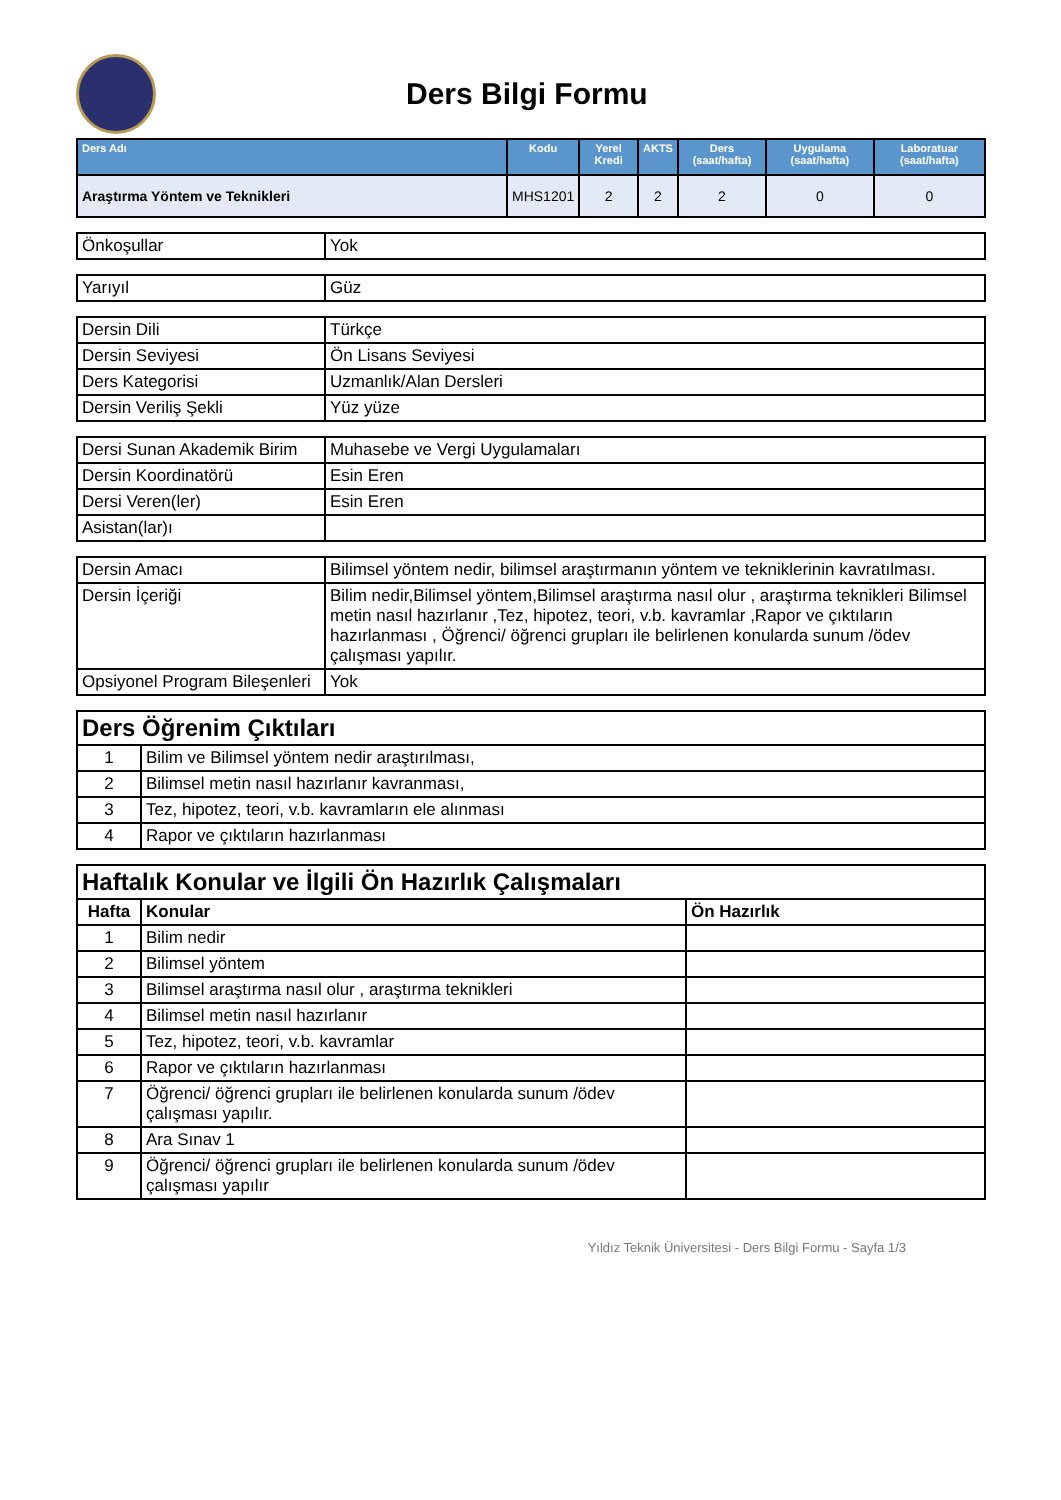Ders Bilgi Formu
| Ders Adı | Kodu | Yerel Kredi | AKTS | Ders (saat/hafta) | Uygulama (saat/hafta) | Laboratuar (saat/hafta) |
| --- | --- | --- | --- | --- | --- | --- |
| Araştırma Yöntem ve Teknikleri | MHS1201 | 2 | 2 | 2 | 0 | 0 |
| Önkoşullar | Yok |
| Yarıyıl | Güz |
| Dersin Dili | Türkçe |
| Dersin Seviyesi | Ön Lisans Seviyesi |
| Ders Kategorisi | Uzmanlık/Alan Dersleri |
| Dersin Veriliş Şekli | Yüz yüze |
| Dersi Sunan Akademik Birim | Muhasebe ve Vergi Uygulamaları |
| Dersin Koordinatörü | Esin Eren |
| Dersi Veren(ler) | Esin Eren |
| Asistan(lar)ı | |
| Dersin Amacı | Bilimsel yöntem nedir, bilimsel araştırmanın yöntem ve tekniklerinin kavratılması. |
| Dersin İçeriği | Bilim nedir,Bilimsel yöntem,Bilimsel araştırma nasıl olur , araştırma teknikleri Bilimsel metin nasıl hazırlanır ,Tez, hipotez, teori, v.b. kavramlar ,Rapor ve çıktıların hazırlanması , Öğrenci/ öğrenci grupları ile belirlenen konularda sunum /ödev çalışması yapılır. |
| Opsiyonel Program Bileşenleri | Yok |
| Ders Öğrenim Çıktıları | |
| 1 | Bilim ve Bilimsel yöntem nedir araştırılması, |
| 2 | Bilimsel metin nasıl hazırlanır kavranması, |
| 3 | Tez, hipotez, teori, v.b. kavramların ele alınması |
| 4 | Rapor ve çıktıların hazırlanması |
| Haftalık Konular ve İlgili Ön Hazırlık Çalışmaları | | |
| Hafta | Konular | Ön Hazırlık |
| 1 | Bilim nedir | |
| 2 | Bilimsel yöntem | |
| 3 | Bilimsel araştırma nasıl olur , araştırma teknikleri | |
| 4 | Bilimsel metin nasıl hazırlanır | |
| 5 | Tez, hipotez, teori, v.b. kavramlar | |
| 6 | Rapor ve çıktıların hazırlanması | |
| 7 | Öğrenci/ öğrenci grupları ile belirlenen konularda sunum /ödev çalışması yapılır. | |
| 8 | Ara Sınav 1 | |
| 9 | Öğrenci/ öğrenci grupları ile belirlenen konularda sunum /ödev çalışması yapılır | |
Yıldız Teknik Üniversitesi - Ders Bilgi Formu - Sayfa 1/3